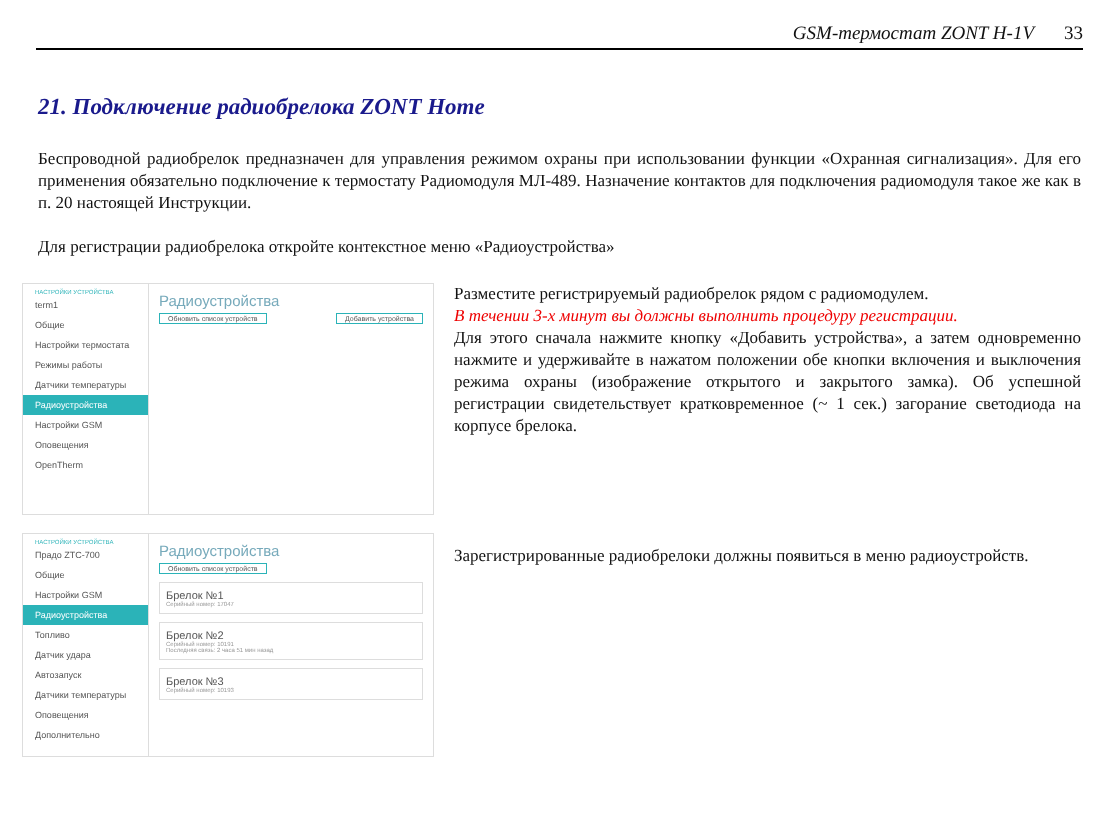GSM-термостат ZONT H-1V 33
21. Подключение радиобрелока ZONT Home
Беспроводной радиобрелок предназначен для управления режимом охраны при использовании функции «Охранная сигнализация». Для его применения обязательно подключение к термостату Радиомодуля МЛ-489. Назначение контактов для подключения радиомодуля такое же как в п. 20 настоящей Инструкции.
Для регистрации радиобрелока откройте контекстное меню «Радиоустройства»
НАСТРОЙКИ УСТРОЙСТВА
term1
Общие
Настройки термостата
Режимы работы
Датчики температуры
Радиоустройства
Настройки GSM
Оповещения
OpenTherm
Радиоустройства
Обновить список устройств Добавить устройства
Разместите регистрируемый радиобрелок рядом с радиомодулем.
В течении 3-х минут вы должны выполнить процедуру регистрации.
Для этого сначала нажмите кнопку «Добавить устройства», а затем одновременно нажмите и удерживайте в нажатом положении обе кнопки включения и выключения режима охраны (изображение открытого и закрытого замка). Об успешной регистрации свидетельствует кратковременное (~ 1 сек.) загорание светодиода на корпусе брелока.
НАСТРОЙКИ УСТРОЙСТВА
Прадо ZTC-700
Общие
Настройки GSM
Радиоустройства
Топливо
Датчик удара
Автозапуск
Датчики температуры
Оповещения
Дополнительно
Радиоустройства
Обновить список устройств
Брелок №1
Серийный номер: 17047
Брелок №2
Серийный номер: 10191
Последняя связь: 2 часа 51 мин назад
Брелок №3
Серийный номер: 10193
Зарегистрированные радиобрелоки должны появиться в меню радиоустройств.